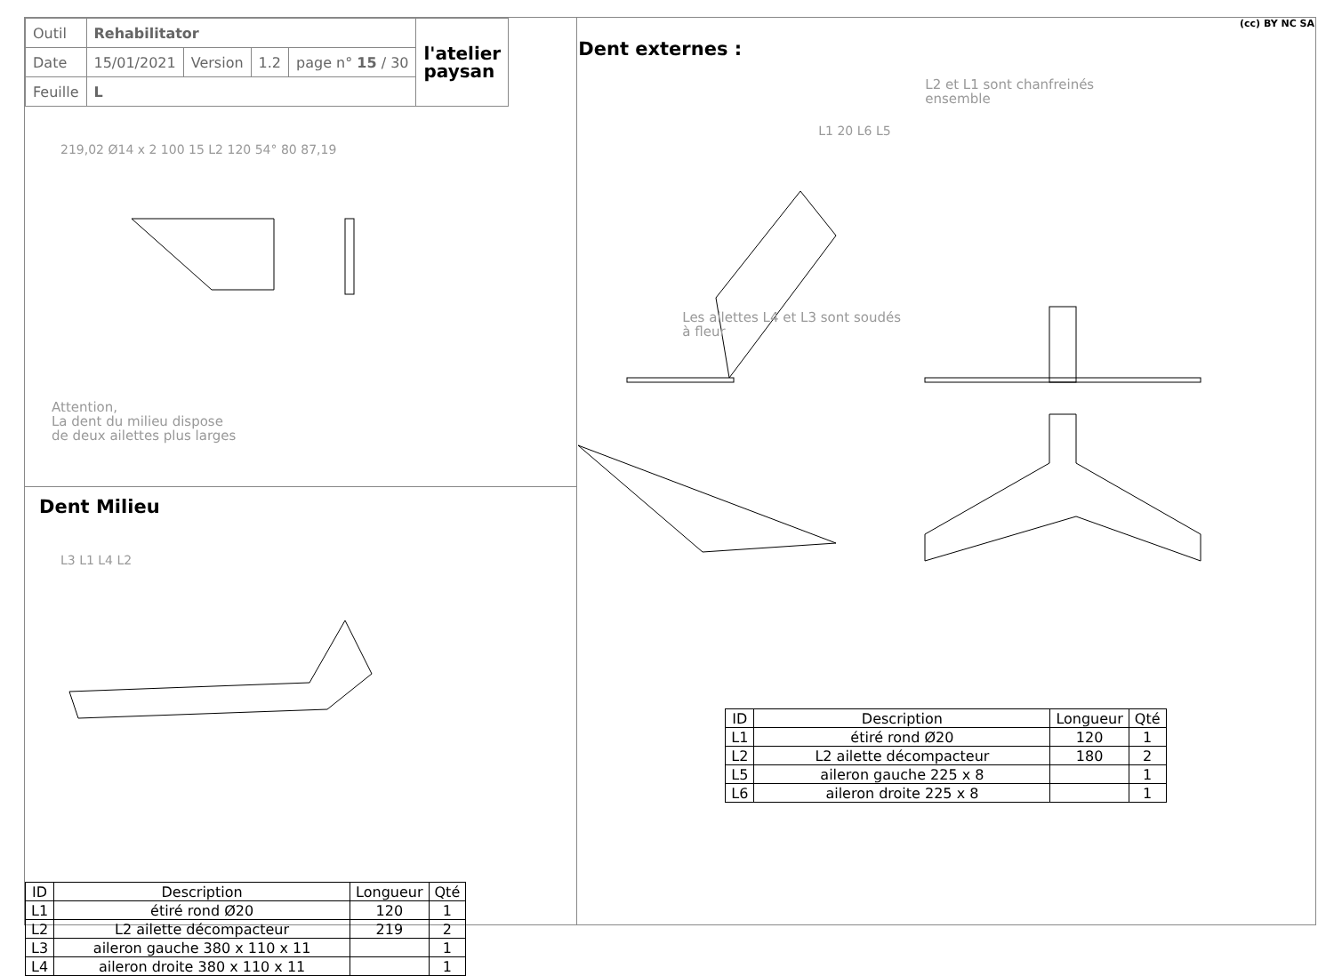| Outil | Rehabilitator | | | | l'atelier paysan |
| Date | 15/01/2021 | Version | 1.2 | page n° 15 / 30 | |
| Feuille | L | | | | |
219,02 Ø14 x 2 100 15 L2 120 54° 80 87,19
Attention,
La dent du milieu dispose
de deux ailettes plus larges
Dent Milieu
L3 L1 L4 L2
| ID | Description | Longueur | Qté |
| --- | --- | --- | --- |
| L1 | étiré rond Ø20 | 120 | 1 |
| L2 | L2 ailette décompacteur | 219 | 2 |
| L3 | aileron gauche 380 x 110 x 11 | | 1 |
| L4 | aileron droite 380 x 110 x 11 | | 1 |
(cc) BY NC SA
Dent externes :
L2 et L1 sont chanfreinés
ensemble
L1 20 L6 L5
Les ailettes L4 et L3 sont soudés
à fleur
| ID | Description | Longueur | Qté |
| --- | --- | --- | --- |
| L1 | étiré rond Ø20 | 120 | 1 |
| L2 | L2 ailette décompacteur | 180 | 2 |
| L5 | aileron gauche 225 x 8 | | 1 |
| L6 | aileron droite 225 x 8 | | 1 |